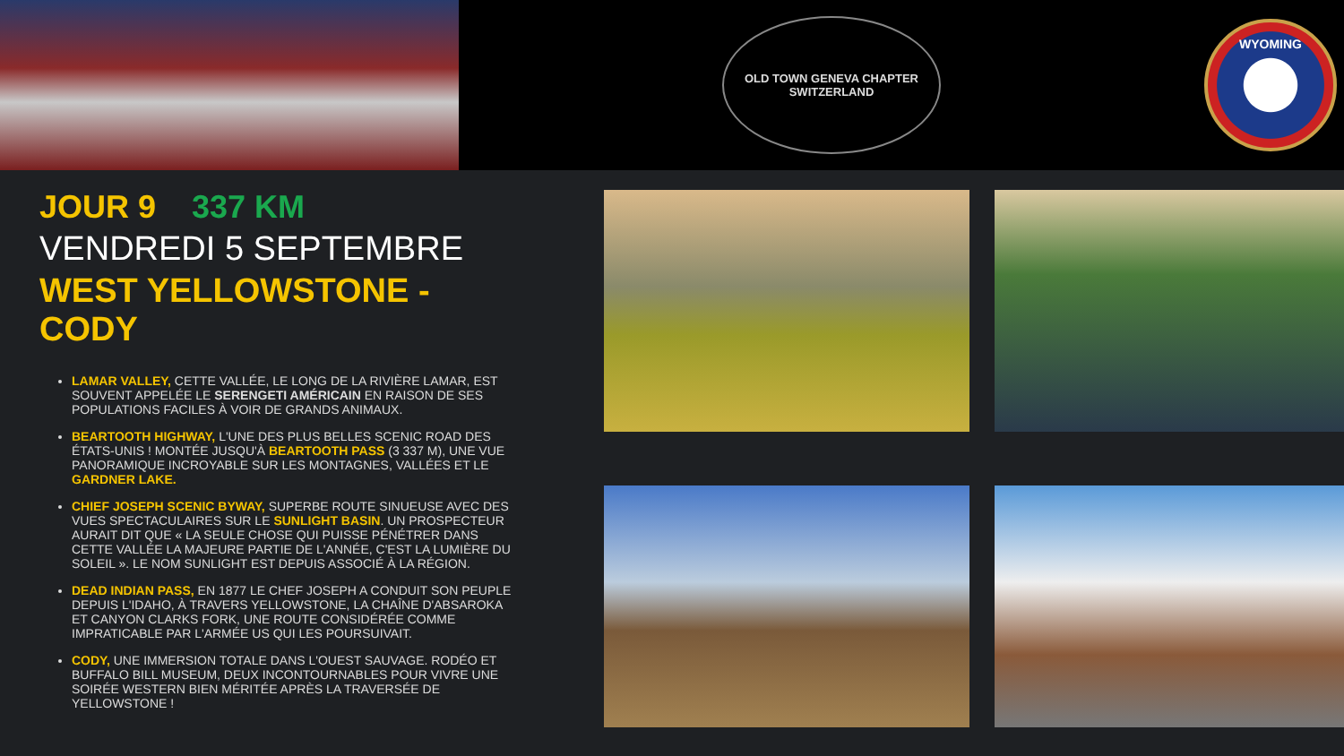OLD TOWN GENEVA CHAPTER
SWITZERLAND
WYOMING
JOUR 9 337 KM
VENDREDI 5 SEPTEMBRE
WEST YELLOWSTONE - CODY
LAMAR VALLEY, CETTE VALLÉE, LE LONG DE LA RIVIÈRE LAMAR, EST SOUVENT APPELÉE LE SERENGETI AMÉRICAIN EN RAISON DE SES POPULATIONS FACILES À VOIR DE GRANDS ANIMAUX.
BEARTOOTH HIGHWAY, L'UNE DES PLUS BELLES SCENIC ROAD DES ÉTATS-UNIS ! MONTÉE JUSQU'À BEARTOOTH PASS (3 337 M), UNE VUE PANORAMIQUE INCROYABLE SUR LES MONTAGNES, VALLÉES ET LE GARDNER LAKE.
CHIEF JOSEPH SCENIC BYWAY, SUPERBE ROUTE SINUEUSE AVEC DES VUES SPECTACULAIRES SUR LE SUNLIGHT BASIN. UN PROSPECTEUR AURAIT DIT QUE « LA SEULE CHOSE QUI PUISSE PÉNÉTRER DANS CETTE VALLÉE LA MAJEURE PARTIE DE L'ANNÉE, C'EST LA LUMIÈRE DU SOLEIL ». LE NOM SUNLIGHT EST DEPUIS ASSOCIÉ À LA RÉGION.
DEAD INDIAN PASS, EN 1877 LE CHEF JOSEPH A CONDUIT SON PEUPLE DEPUIS L'IDAHO, À TRAVERS YELLOWSTONE, LA CHAÎNE D'ABSAROKA ET CANYON CLARKS FORK, UNE ROUTE CONSIDÉRÉE COMME IMPRATICABLE PAR L'ARMÉE US QUI LES POURSUIVAIT.
CODY, UNE IMMERSION TOTALE DANS L'OUEST SAUVAGE. RODÉO ET BUFFALO BILL MUSEUM, DEUX INCONTOURNABLES POUR VIVRE UNE SOIRÉE WESTERN BIEN MÉRITÉE APRÈS LA TRAVERSÉE DE YELLOWSTONE !